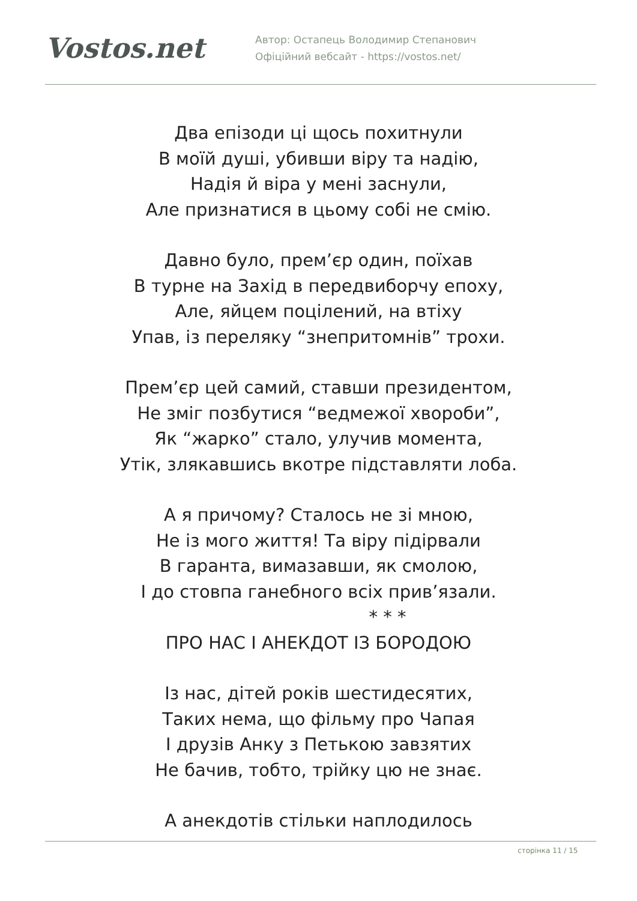Vostos.net
Автор: Остапець Володимир Степанович
Офіційний вебсайт - https://vostos.net/
Два епізоди ці щось похитнули
В моїй душі, убивши віру та надію,
Надія й віра у мені заснули,
Але признатися в цьому собі не смію.
Давно було, прем’єр один, поїхав
В турне на Захід в передвиборчу епоху,
Але, яйцем поцілений, на втіху
Упав, із переляку “знепритомнів” трохи.
Прем’єр цей самий, ставши президентом,
Не зміг позбутися “ведмежої хвороби”,
Як “жарко” стало, улучив момента,
Утік, злякавшись вкотре підставляти лоба.
А я причому? Сталось не зі мною,
Не із мого життя! Та віру підірвали
В гаранта, вимазавши, як смолою,
І до стовпа ганебного всіх прив’язали.
* * *
ПРО НАС І АНЕКДОТ ІЗ БОРОДОЮ
Із нас, дітей років шестидесятих,
Таких нема, що фільму про Чапая
І друзів Анку з Петькою завзятих
Не бачив, тобто, трійку цю не знає.
А анекдотів стільки наплодилось
сторінка 11 / 15